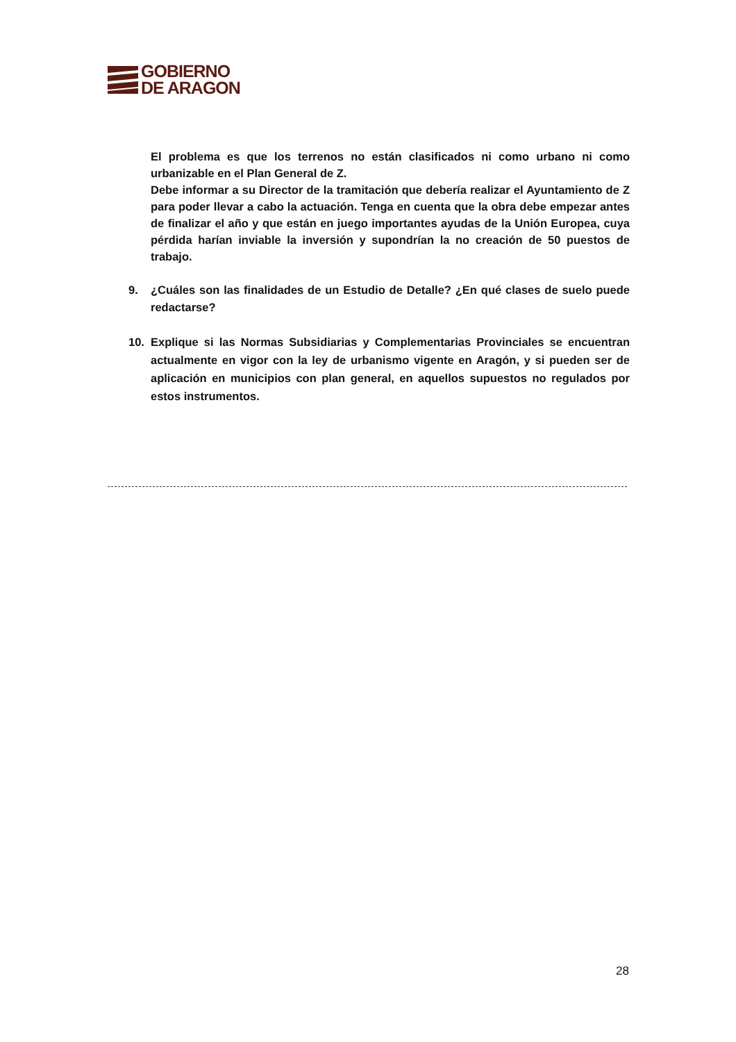GOBIERNO
DE ARAGON
El problema es que los terrenos no están clasificados ni como urbano ni como urbanizable en el Plan General de Z.
Debe informar a su Director de la tramitación que debería realizar el Ayuntamiento de Z para poder llevar a cabo la actuación. Tenga en cuenta que la obra debe empezar antes de finalizar el año y que están en juego importantes ayudas de la Unión Europea, cuya pérdida harían inviable la inversión y supondrían la no creación de 50 puestos de trabajo.
9. ¿Cuáles son las finalidades de un Estudio de Detalle? ¿En qué clases de suelo puede redactarse?
10. Explique si las Normas Subsidiarias y Complementarias Provinciales se encuentran actualmente en vigor con la ley de urbanismo vigente en Aragón, y si pueden ser de aplicación en municipios con plan general, en aquellos supuestos no regulados por estos instrumentos.
28